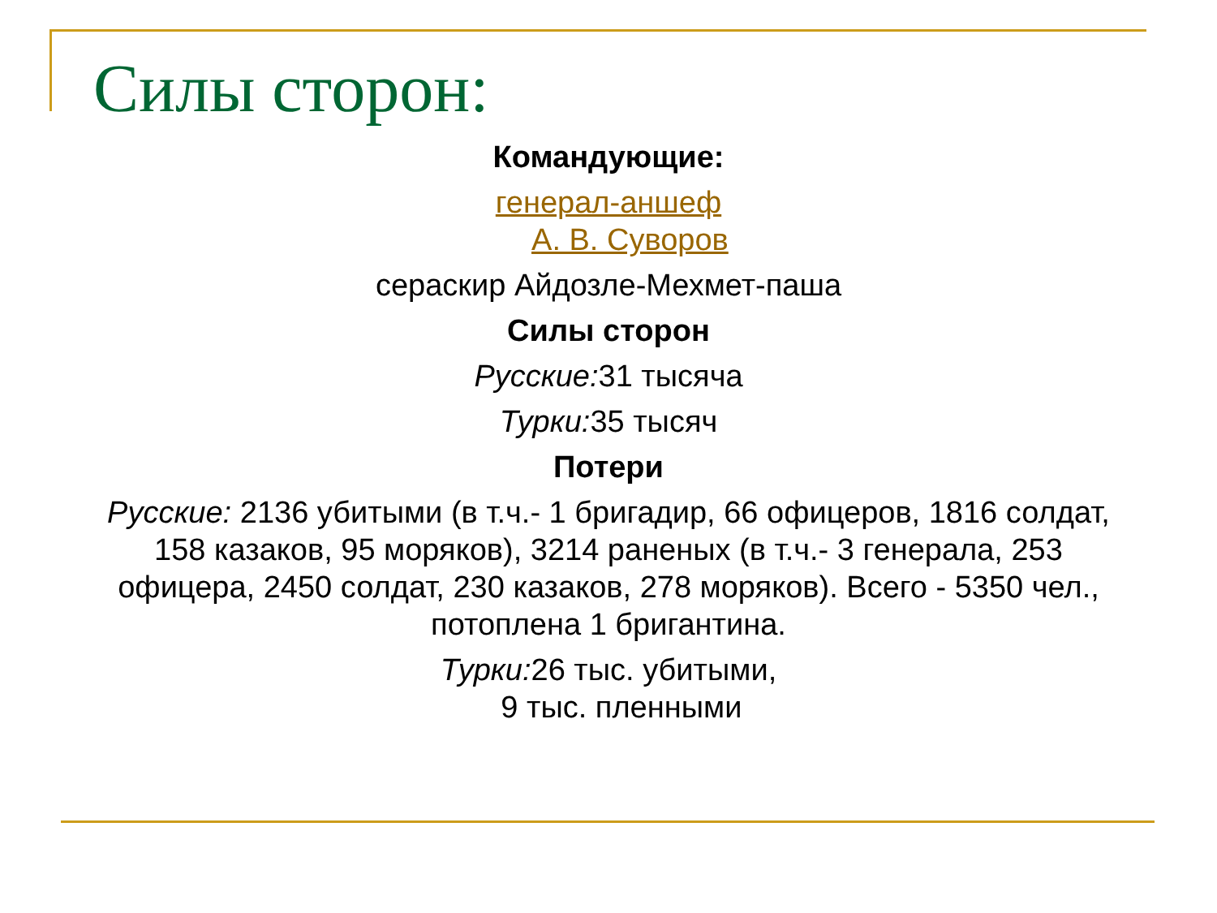Силы сторон:
Командующие:
генерал-аншеф
А. В. Суворов
сераскир Айдозле-Мехмет-паша
Силы сторон
Русские: 31 тысяча
Турки: 35 тысяч
Потери
Русские: 2136 убитыми (в т.ч.- 1 бригадир, 66 офицеров, 1816 солдат, 158 казаков, 95 моряков), 3214 раненых (в т.ч.- 3 генерала, 253 офицера, 2450 солдат, 230 казаков, 278 моряков). Всего - 5350 чел., потоплена 1 бригантина.
Турки: 26 тыс. убитыми,
9 тыс. пленными